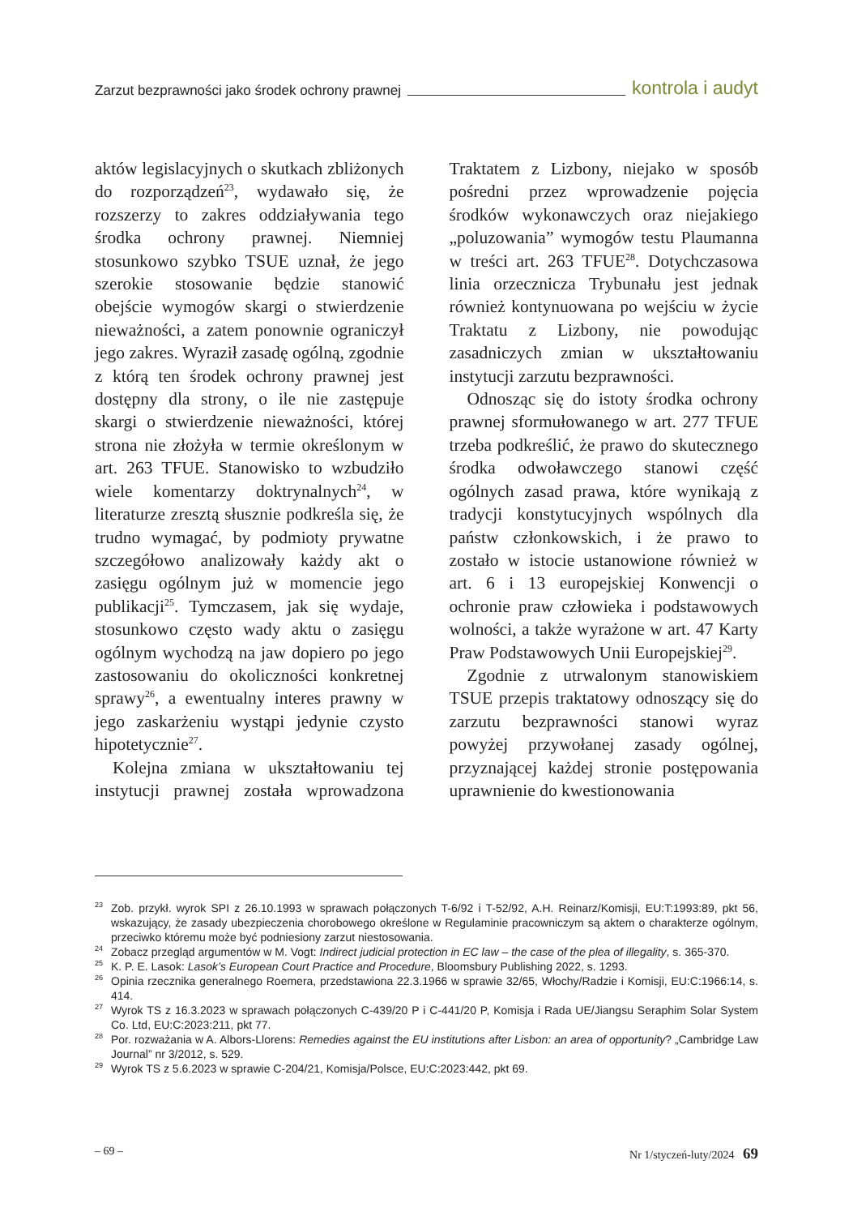Zarzut bezprawności jako środek ochrony prawnej kontrola i audyt
aktów legislacyjnych o skutkach zbliżonych do rozporządzeń<sup>23</sup>, wydawało się, że rozszerzy to zakres oddziaływania tego środka ochrony prawnej. Niemniej stosunkowo szybko TSUE uznał, że jego szerokie stosowanie będzie stanowić obejście wymogów skargi o stwierdzenie nieważności, a zatem ponownie ograniczył jego zakres. Wyraził zasadę ogólną, zgodnie z którą ten środek ochrony prawnej jest dostępny dla strony, o ile nie zastępuje skargi o stwierdzenie nieważności, której strona nie złożyła w termie określonym w art. 263 TFUE. Stanowisko to wzbudziło wiele komentarzy doktrynalnych<sup>24</sup>, w literaturze zresztą słusznie podkreśla się, że trudno wymagać, by podmioty prywatne szczegółowo analizowały każdy akt o zasięgu ogólnym już w momencie jego publikacji<sup>25</sup>. Tymczasem, jak się wydaje, stosunkowo często wady aktu o zasięgu ogólnym wychodzą na jaw dopiero po jego zastosowaniu do okoliczności konkretnej sprawy<sup>26</sup>, a ewentualny interes prawny w jego zaskarżeniu wystąpi jedynie czysto hipotetycznie<sup>27</sup>.
Kolejna zmiana w ukształtowaniu tej instytucji prawnej została wprowadzona Traktatem z Lizbony, niejako w sposób pośredni przez wprowadzenie pojęcia środków wykonawczych oraz niejakiego „poluzowania” wymogów testu Plaumanna w treści art. 263 TFUE<sup>28</sup>. Dotychczasowa linia orzecznicza Trybunału jest jednak również kontynuowana po wejściu w życie Traktatu z Lizbony, nie powodując zasadniczych zmian w ukształtowaniu instytucji zarzutu bezprawności.
Odnosząc się do istoty środka ochrony prawnej sformułowanego w art. 277 TFUE trzeba podkreślić, że prawo do skutecznego środka odwoławczego stanowi część ogólnych zasad prawa, które wynikają z tradycji konstytucyjnych wspólnych dla państw członkowskich, i że prawo to zostało w istocie ustanowione również w art. 6 i 13 europejskiej Konwencji o ochronie praw człowieka i podstawowych wolności, a także wyrażone w art. 47 Karty Praw Podstawowych Unii Europejskiej<sup>29</sup>.
Zgodnie z utrwalonym stanowiskiem TSUE przepis traktatowy odnoszący się do zarzutu bezprawności stanowi wyraz powyżej przywołanej zasady ogólnej, przyznającej każdej stronie postępowania uprawnienie do kwestionowania
<sup>23</sup> Zob. przykł. wyrok SPI z 26.10.1993 w sprawach połączonych T-6/92 i T-52/92, A.H. Reinarz/Komisji, EU:T:1993:89, pkt 56, wskazujący, że zasady ubezpieczenia chorobowego określone w Regulaminie pracowniczym są aktem o charakterze ogólnym, przeciwko któremu może być podniesiony zarzut niestosowania.
<sup>24</sup> Zobacz przegląd argumentów w M. Vogt: Indirect judicial protection in EC law – the case of the plea of illegality, s. 365-370.
<sup>25</sup>K. P. E. Lasok: Lasok’s European Court Practice and Procedure, Bloomsbury Publishing 2022, s. 1293.
<sup>26</sup> Opinia rzecznika generalnego Roemera, przedstawiona 22.3.1966 w sprawie 32/65, Włochy/Radzie i Komisji, EU:C:1966:14, s. 414.
<sup>27</sup> Wyrok TS z 16.3.2023 w sprawach połączonych C-439/20 P i C-441/20 P, Komisja i Rada UE/Jiangsu Seraphim Solar System Co. Ltd, EU:C:2023:211, pkt 77.
<sup>28</sup> Por. rozważania w A. Albors-Llorens: Remedies against the EU institutions after Lisbon: an area of opportunity? „Cambridge Law Journal” nr 3/2012, s. 529.
<sup>29</sup> Wyrok TS z 5.6.2023 w sprawie C-204/21, Komisja/Polsce, EU:C:2023:442, pkt 69.
– 69 – Nr 1/styczeń-luty/2024 69